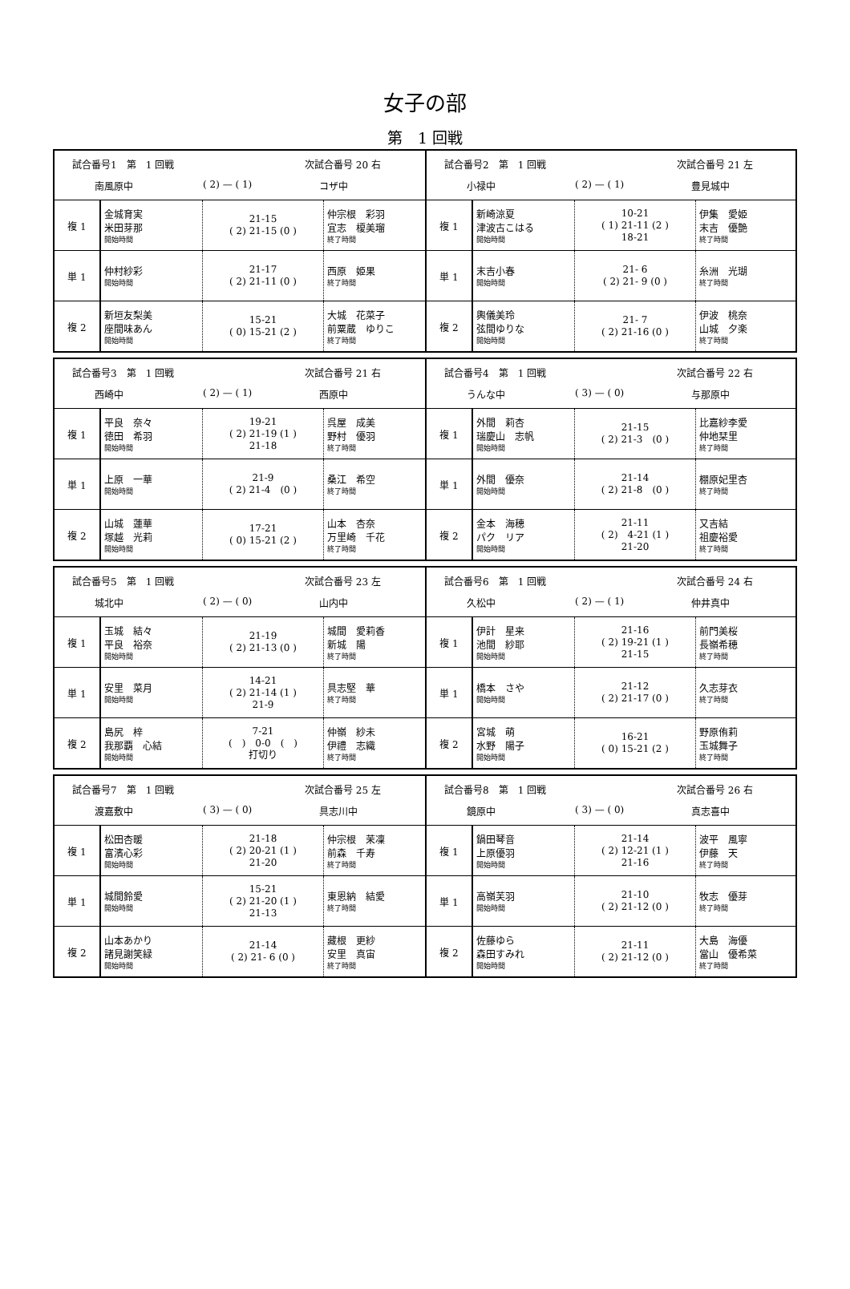女子の部
第　1 回戦
試合番号1　第　1 回戦 次試合番号 20 右
南風原中 ( 2) — ( 1) コザ中
| 複 1 | 金城育実 米田芽那 開始時間 | 21-15 ( 2) 21-15 (0 ) | 仲宗根 彩羽 宜志 榎美瑠 終了時間 |
| 単 1 | 仲村紗彩 開始時間 | 21-17 ( 2) 21-11 (0 ) | 西原 姫果 終了時間 |
| 複 2 | 新垣友梨美 座間味あん 開始時間 | 15-21 ( 0) 15-21 (2 ) | 大城 花菜子 前粟蔵 ゆりこ 終了時間 |
試合番号2　第　1 回戦 次試合番号 21 左
小禄中 ( 2) — ( 1) 豊見城中
| 複 1 | 新崎涼夏 津波古こはる 開始時間 | 10-21 ( 1) 21-11 (2 ) 18-21 | 伊集 愛姫 末吉 優艶 終了時間 |
| 単 1 | 末吉小春 開始時間 | 21- 6 ( 2) 21- 9 (0 ) | 糸洲 光瑚 終了時間 |
| 複 2 | 輿儀美玲 弦間ゆりな 開始時間 | 21- 7 ( 2) 21-16 (0 ) | 伊波 桃奈 山城 夕楽 終了時間 |
試合番号3　第　1 回戦 次試合番号 21 右
西崎中 ( 2) — ( 1) 西原中
| 複 1 | 平良 奈々 徳田 希羽 開始時間 | 19-21 ( 2) 21-19 (1 ) 21-18 | 呉屋 成美 野村 優羽 終了時間 |
| 単 1 | 上原 一華 開始時間 | 21-9 ( 2) 21-4 (0 ) | 桑江 希空 終了時間 |
| 複 2 | 山城 蓮華 塚越 光莉 開始時間 | 17-21 ( 0) 15-21 (2 ) | 山本 杏奈 万里崎 千花 終了時間 |
試合番号4　第　1 回戦 次試合番号 22 右
うんな中 ( 3) — ( 0) 与那原中
| 複 1 | 外間 莉杏 瑞慶山 志帆 開始時間 | 21-15 ( 2) 21-3 (0 ) | 比嘉紗李愛 仲地栞里 終了時間 |
| 単 1 | 外間 優奈 開始時間 | 21-14 ( 2) 21-8 (0 ) | 棚原妃里杏 終了時間 |
| 複 2 | 金本 海穂 パク リア 開始時間 | 21-11 ( 2) 4-21 (1 ) 21-20 | 又吉結 祖慶裕愛 終了時間 |
試合番号5　第　1 回戦 次試合番号 23 左
城北中 ( 2) — ( 0) 山内中
| 複 1 | 玉城 結々 平良 裕奈 開始時間 | 21-19 ( 2) 21-13 (0 ) | 城間 愛莉香 新城 陽 終了時間 |
| 単 1 | 安里 菜月 開始時間 | 14-21 ( 2) 21-14 (1 ) 21-9 | 具志堅 華 終了時間 |
| 複 2 | 島尻 梓 我那覇 心結 開始時間 | 7-21 ( ) 0-0 ( ) 打切り | 仲嶺 紗未 伊禮 志織 終了時間 |
試合番号6　第　1 回戦 次試合番号 24 右
久松中 ( 2) — ( 1) 仲井真中
| 複 1 | 伊計 星来 池間 紗耶 開始時間 | 21-16 ( 2) 19-21 (1 ) 21-15 | 前門美桜 長嶺希穂 終了時間 |
| 単 1 | 橋本 さや 開始時間 | 21-12 ( 2) 21-17 (0 ) | 久志芽衣 終了時間 |
| 複 2 | 宮城 萌 水野 陽子 開始時間 | 16-21 ( 0) 15-21 (2 ) | 野原侑莉 玉城舞子 終了時間 |
試合番号7　第　1 回戦 次試合番号 25 左
渡嘉敷中 ( 3) — ( 0) 具志川中
| 複 1 | 松田杏暖 富濱心彩 開始時間 | 21-18 ( 2) 20-21 (1 ) 21-20 | 仲宗根 茉凜 前森 千寿 終了時間 |
| 単 1 | 城間鈴愛 開始時間 | 15-21 ( 2) 21-20 (1 ) 21-13 | 東恩納 結愛 終了時間 |
| 複 2 | 山本あかり 諸見謝笑緑 開始時間 | 21-14 ( 2) 21- 6 (0 ) | 藏根 更紗 安里 真宙 終了時間 |
試合番号8　第　1 回戦 次試合番号 26 右
鏡原中 ( 3) — ( 0) 真志喜中
| 複 1 | 鍋田琴音 上原優羽 開始時間 | 21-14 ( 2) 12-21 (1 ) 21-16 | 波平 風寧 伊藤 天 終了時間 |
| 単 1 | 高嶺芙羽 開始時間 | 21-10 ( 2) 21-12 (0 ) | 牧志 優芽 終了時間 |
| 複 2 | 佐藤ゆら 森田すみれ 開始時間 | 21-11 ( 2) 21-12 (0 ) | 大島 海優 當山 優希菜 終了時間 |